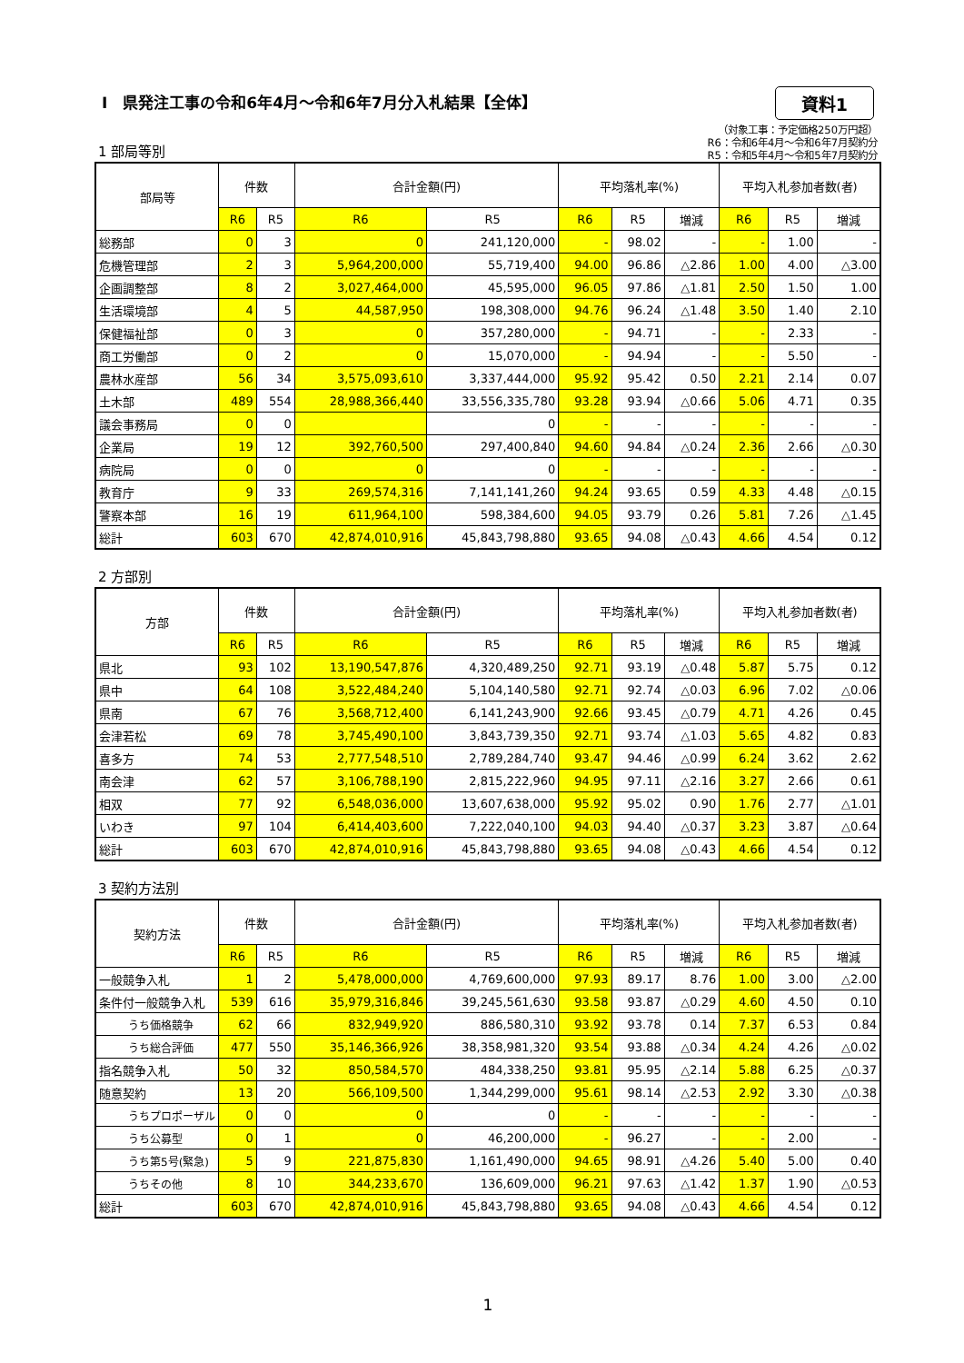Ⅰ　県発注工事の令和6年4月～令和6年7月分入札結果【全体】
資料1
1 部局等別
（対象工事：予定価格250万円超）
R6：令和6年4月～令和6年7月契約分
R5：令和5年4月～令和5年7月契約分
| 部局等 | 件数 | | 合計金額(円) | | 平均落札率(%) | | | 平均入札参加者数(者) | | |
| --- | --- | --- | --- | --- | --- | --- | --- | --- | --- | --- |
| | R6 | R5 | R6 | R5 | R6 | R5 | 増減 | R6 | R5 | 増減 |
| 総務部 | 0 | 3 | 0 | 241,120,000 | - | 98.02 | - | - | 1.00 | - |
| 危機管理部 | 2 | 3 | 5,964,200,000 | 55,719,400 | 94.00 | 96.86 | △2.86 | 1.00 | 4.00 | △3.00 |
| 企画調整部 | 8 | 2 | 3,027,464,000 | 45,595,000 | 96.05 | 97.86 | △1.81 | 2.50 | 1.50 | 1.00 |
| 生活環境部 | 4 | 5 | 44,587,950 | 198,308,000 | 94.76 | 96.24 | △1.48 | 3.50 | 1.40 | 2.10 |
| 保健福祉部 | 0 | 3 | 0 | 357,280,000 | - | 94.71 | - | - | 2.33 | - |
| 商工労働部 | 0 | 2 | 0 | 15,070,000 | - | 94.94 | - | - | 5.50 | - |
| 農林水産部 | 56 | 34 | 3,575,093,610 | 3,337,444,000 | 95.92 | 95.42 | 0.50 | 2.21 | 2.14 | 0.07 |
| 土木部 | 489 | 554 | 28,988,366,440 | 33,556,335,780 | 93.28 | 93.94 | △0.66 | 5.06 | 4.71 | 0.35 |
| 議会事務局 | 0 | 0 | | 0 | - | - | - | - | - | - |
| 企業局 | 19 | 12 | 392,760,500 | 297,400,840 | 94.60 | 94.84 | △0.24 | 2.36 | 2.66 | △0.30 |
| 病院局 | 0 | 0 | 0 | 0 | - | - | - | - | - | - |
| 教育庁 | 9 | 33 | 269,574,316 | 7,141,141,260 | 94.24 | 93.65 | 0.59 | 4.33 | 4.48 | △0.15 |
| 警察本部 | 16 | 19 | 611,964,100 | 598,384,600 | 94.05 | 93.79 | 0.26 | 5.81 | 7.26 | △1.45 |
| 総計 | 603 | 670 | 42,874,010,916 | 45,843,798,880 | 93.65 | 94.08 | △0.43 | 4.66 | 4.54 | 0.12 |
2 方部別
| 方部 | 件数 | | 合計金額(円) | | 平均落札率(%) | | | 平均入札参加者数(者) | | |
| --- | --- | --- | --- | --- | --- | --- | --- | --- | --- | --- |
| | R6 | R5 | R6 | R5 | R6 | R5 | 増減 | R6 | R5 | 増減 |
| 県北 | 93 | 102 | 13,190,547,876 | 4,320,489,250 | 92.71 | 93.19 | △0.48 | 5.87 | 5.75 | 0.12 |
| 県中 | 64 | 108 | 3,522,484,240 | 5,104,140,580 | 92.71 | 92.74 | △0.03 | 6.96 | 7.02 | △0.06 |
| 県南 | 67 | 76 | 3,568,712,400 | 6,141,243,900 | 92.66 | 93.45 | △0.79 | 4.71 | 4.26 | 0.45 |
| 会津若松 | 69 | 78 | 3,745,490,100 | 3,843,739,350 | 92.71 | 93.74 | △1.03 | 5.65 | 4.82 | 0.83 |
| 喜多方 | 74 | 53 | 2,777,548,510 | 2,789,284,740 | 93.47 | 94.46 | △0.99 | 6.24 | 3.62 | 2.62 |
| 南会津 | 62 | 57 | 3,106,788,190 | 2,815,222,960 | 94.95 | 97.11 | △2.16 | 3.27 | 2.66 | 0.61 |
| 相双 | 77 | 92 | 6,548,036,000 | 13,607,638,000 | 95.92 | 95.02 | 0.90 | 1.76 | 2.77 | △1.01 |
| いわき | 97 | 104 | 6,414,403,600 | 7,222,040,100 | 94.03 | 94.40 | △0.37 | 3.23 | 3.87 | △0.64 |
| 総計 | 603 | 670 | 42,874,010,916 | 45,843,798,880 | 93.65 | 94.08 | △0.43 | 4.66 | 4.54 | 0.12 |
3 契約方法別
| 契約方法 | 件数 | | 合計金額(円) | | 平均落札率(%) | | | 平均入札参加者数(者) | | |
| --- | --- | --- | --- | --- | --- | --- | --- | --- | --- | --- |
| | R6 | R5 | R6 | R5 | R6 | R5 | 増減 | R6 | R5 | 増減 |
| 一般競争入札 | 1 | 2 | 5,478,000,000 | 4,769,600,000 | 97.93 | 89.17 | 8.76 | 1.00 | 3.00 | △2.00 |
| 条件付一般競争入札 | 539 | 616 | 35,979,316,846 | 39,245,561,630 | 93.58 | 93.87 | △0.29 | 4.60 | 4.50 | 0.10 |
| うち価格競争 | 62 | 66 | 832,949,920 | 886,580,310 | 93.92 | 93.78 | 0.14 | 7.37 | 6.53 | 0.84 |
| うち総合評価 | 477 | 550 | 35,146,366,926 | 38,358,981,320 | 93.54 | 93.88 | △0.34 | 4.24 | 4.26 | △0.02 |
| 指名競争入札 | 50 | 32 | 850,584,570 | 484,338,250 | 93.81 | 95.95 | △2.14 | 5.88 | 6.25 | △0.37 |
| 随意契約 | 13 | 20 | 566,109,500 | 1,344,299,000 | 95.61 | 98.14 | △2.53 | 2.92 | 3.30 | △0.38 |
| うちプロポーザル | 0 | 0 | 0 | 0 | - | - | - | - | - | - |
| うち公募型 | 0 | 1 | 0 | 46,200,000 | - | 96.27 | - | - | 2.00 | - |
| うち第5号(緊急) | 5 | 9 | 221,875,830 | 1,161,490,000 | 94.65 | 98.91 | △4.26 | 5.40 | 5.00 | 0.40 |
| うちその他 | 8 | 10 | 344,233,670 | 136,609,000 | 96.21 | 97.63 | △1.42 | 1.37 | 1.90 | △0.53 |
| 総計 | 603 | 670 | 42,874,010,916 | 45,843,798,880 | 93.65 | 94.08 | △0.43 | 4.66 | 4.54 | 0.12 |
1